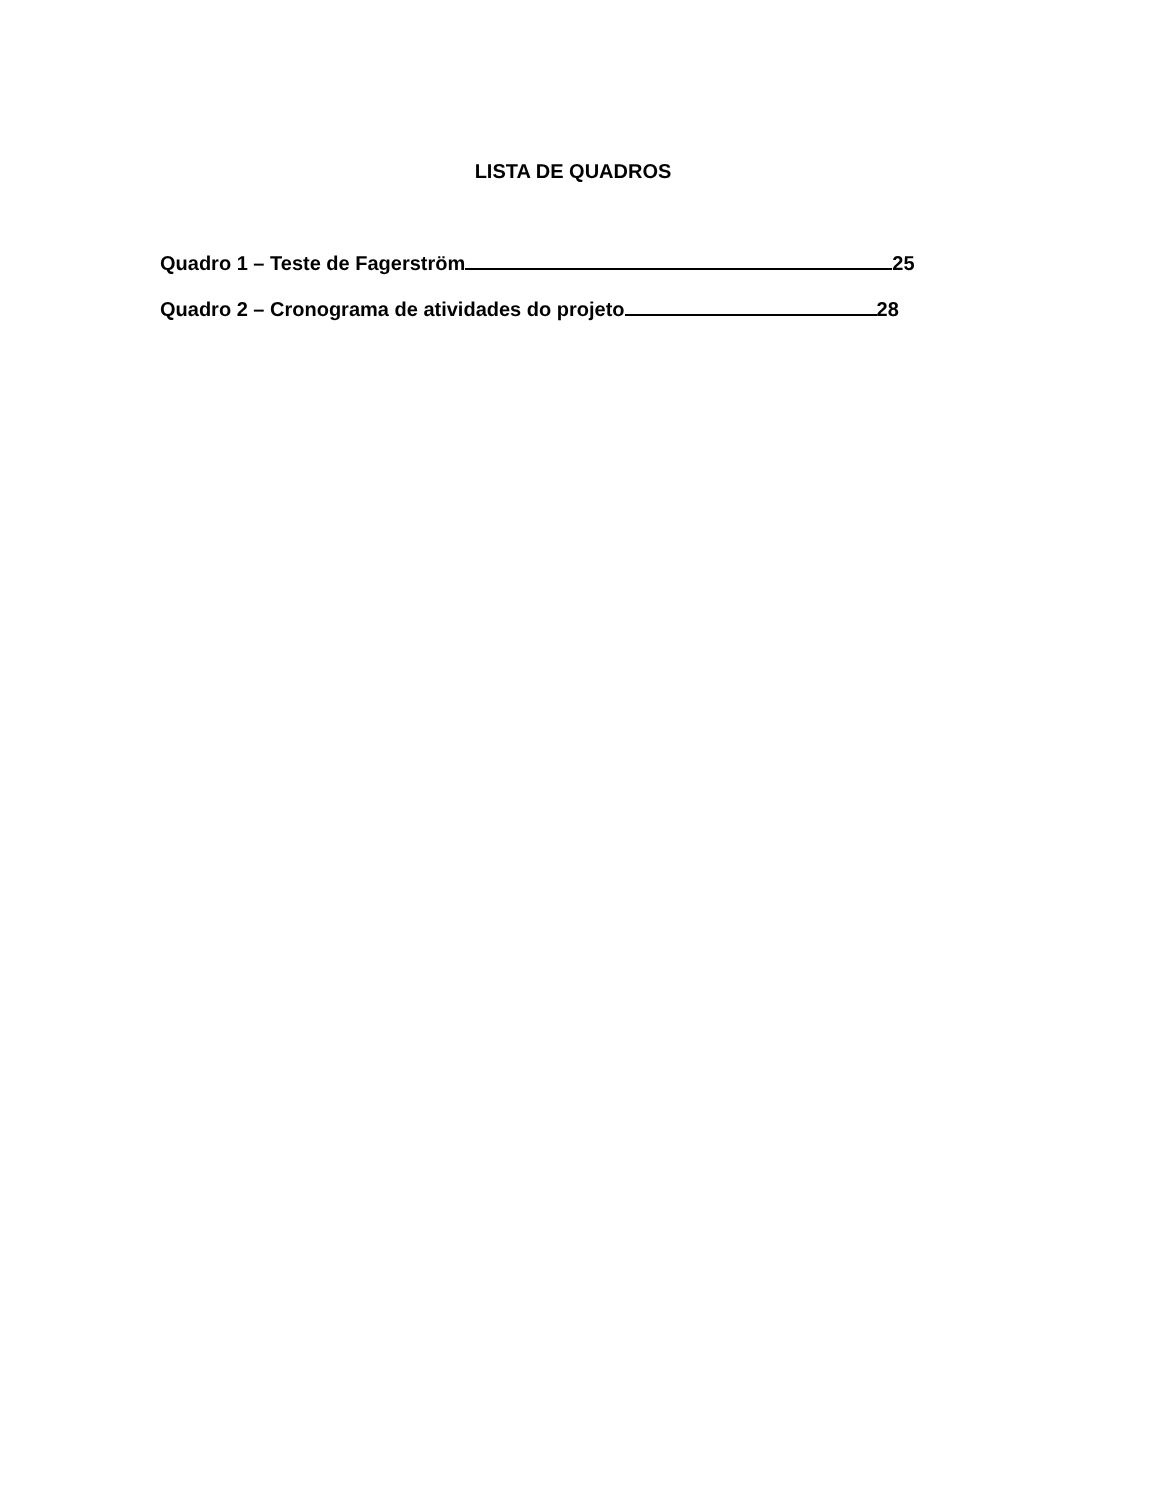LISTA DE QUADROS
Quadro 1 – Teste de Fagerström 25
Quadro 2 – Cronograma de atividades do projeto 28